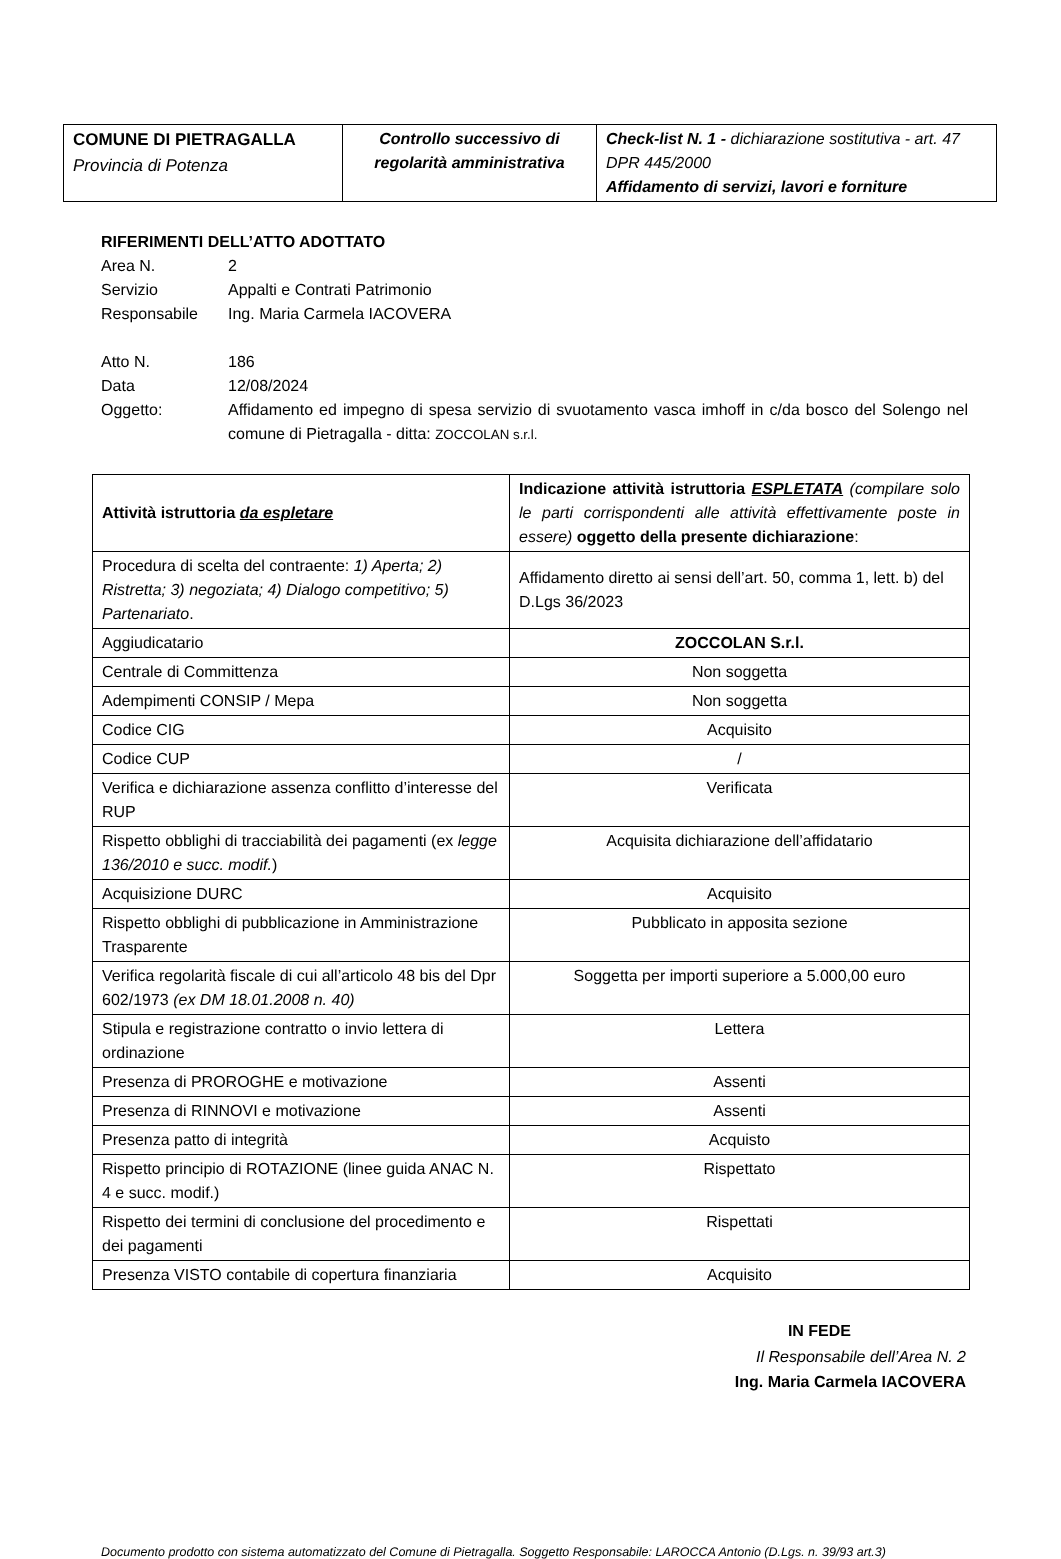| COMUNE DI PIETRAGALLA Provincia di Potenza | Controllo successivo di regolarità amministrativa | Check-list N. 1 - dichiarazione sostitutiva - art. 47 DPR 445/2000 Affidamento di servizi, lavori e forniture |
RIFERIMENTI DELL’ATTO ADOTTATO
Area N. 2
Servizio Appalti e Contrati Patrimonio
Responsabile Ing. Maria Carmela IACOVERA
Atto N. 186
Data 12/08/2024
Oggetto: Affidamento ed impegno di spesa servizio di svuotamento vasca imhoff in c/da bosco del Solengo nel comune di Pietragalla - ditta: ZOCCOLAN s.r.l.
| Attività istruttoria da espletare | Indicazione attività istruttoria ESPLETATA (compilare solo le parti corrispondenti alle attività effettivamente poste in essere) oggetto della presente dichiarazione : |
| Procedura di scelta del contraente: 1) Aperta; 2) Ristretta; 3) negoziata; 4) Dialogo competitivo; 5) Partenariato . | Affidamento diretto ai sensi dell’art. 50, comma 1, lett. b) del D.Lgs 36/2023 |
| Aggiudicatario | ZOCCOLAN S.r.l. |
| Centrale di Committenza | Non soggetta |
| Adempimenti CONSIP / Mepa | Non soggetta |
| Codice CIG | Acquisito |
| Codice CUP | / |
| Verifica e dichiarazione assenza conflitto d’interesse del RUP | Verificata |
| Rispetto obblighi di tracciabilità dei pagamenti (ex legge 136/2010 e succ. modif. ) | Acquisita dichiarazione dell’affidatario |
| Acquisizione DURC | Acquisito |
| Rispetto obblighi di pubblicazione in Amministrazione Trasparente | Pubblicato in apposita sezione |
| Verifica regolarità fiscale di cui all’articolo 48 bis del Dpr 602/1973 (ex DM 18.01.2008 n. 40) | Soggetta per importi superiore a 5.000,00 euro |
| Stipula e registrazione contratto o invio lettera di ordinazione | Lettera |
| Presenza di PROROGHE e motivazione | Assenti |
| Presenza di RINNOVI e motivazione | Assenti |
| Presenza patto di integrità | Acquisto |
| Rispetto principio di ROTAZIONE (linee guida ANAC N. 4 e succ. modif.) | Rispettato |
| Rispetto dei termini di conclusione del procedimento e dei pagamenti | Rispettati |
| Presenza VISTO contabile di copertura finanziaria | Acquisito |
IN FEDE
Il Responsabile dell’Area N. 2
Ing. Maria Carmela IACOVERA
Documento prodotto con sistema automatizzato del Comune di Pietragalla. Soggetto Responsabile: LAROCCA Antonio (D.Lgs. n. 39/93 art.3)